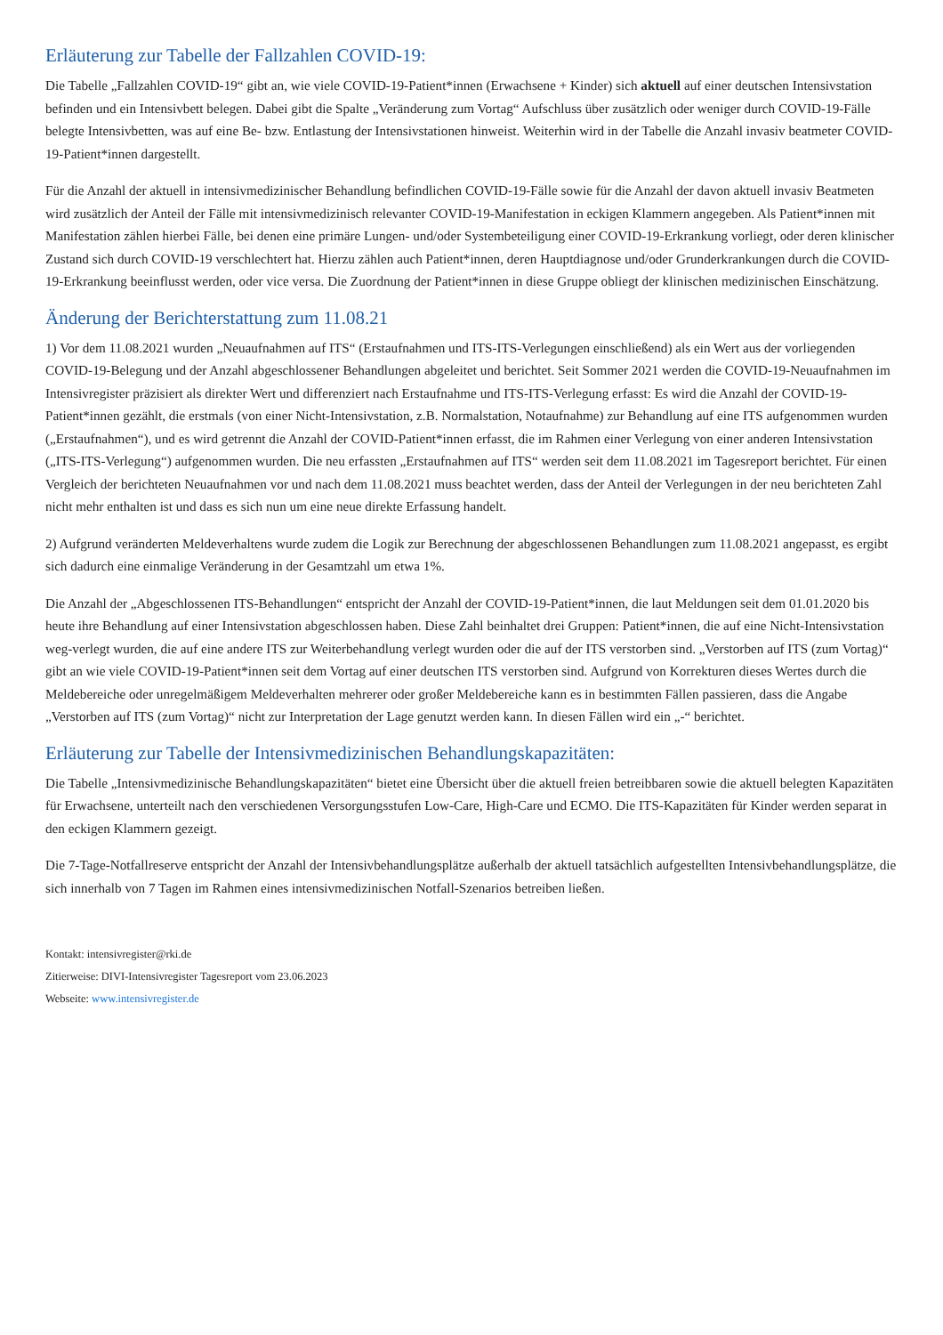Erläuterung zur Tabelle der Fallzahlen COVID-19:
Die Tabelle „Fallzahlen COVID-19“ gibt an, wie viele COVID-19-Patient*innen (Erwachsene + Kinder) sich aktuell auf einer deutschen Intensivstation befinden und ein Intensivbett belegen. Dabei gibt die Spalte „Veränderung zum Vortag“ Aufschluss über zusätzlich oder weniger durch COVID-19-Fälle belegte Intensivbetten, was auf eine Be- bzw. Entlastung der Intensivstationen hinweist. Weiterhin wird in der Tabelle die Anzahl invasiv beatmeter COVID-19-Patient*innen dargestellt.
Für die Anzahl der aktuell in intensivmedizinischer Behandlung befindlichen COVID-19-Fälle sowie für die Anzahl der davon aktuell invasiv Beatmeten wird zusätzlich der Anteil der Fälle mit intensivmedizinisch relevanter COVID-19-Manifestation in eckigen Klammern angegeben. Als Patient*innen mit Manifestation zählen hierbei Fälle, bei denen eine primäre Lungen- und/oder Systembeteiligung einer COVID-19-Erkrankung vorliegt, oder deren klinischer Zustand sich durch COVID-19 verschlechtert hat. Hierzu zählen auch Patient*innen, deren Hauptdiagnose und/oder Grunderkrankungen durch die COVID-19-Erkrankung beeinflusst werden, oder vice versa. Die Zuordnung der Patient*innen in diese Gruppe obliegt der klinischen medizinischen Einschätzung.
Änderung der Berichterstattung zum 11.08.21
1) Vor dem 11.08.2021 wurden „Neuaufnahmen auf ITS“ (Erstaufnahmen und ITS-ITS-Verlegungen einschließend) als ein Wert aus der vorliegenden COVID-19-Belegung und der Anzahl abgeschlossener Behandlungen abgeleitet und berichtet. Seit Sommer 2021 werden die COVID-19-Neuaufnahmen im Intensivregister präzisiert als direkter Wert und differenziert nach Erstaufnahme und ITS-ITS-Verlegung erfasst: Es wird die Anzahl der COVID-19-Patient*innen gezählt, die erstmals (von einer Nicht-Intensivstation, z.B. Normalstation, Notaufnahme) zur Behandlung auf eine ITS aufgenommen wurden („Erstaufnahmen“), und es wird getrennt die Anzahl der COVID-Patient*innen erfasst, die im Rahmen einer Verlegung von einer anderen Intensivstation („ITS-ITS-Verlegung“) aufgenommen wurden. Die neu erfassten „Erstaufnahmen auf ITS“ werden seit dem 11.08.2021 im Tagesreport berichtet. Für einen Vergleich der berichteten Neuaufnahmen vor und nach dem 11.08.2021 muss beachtet werden, dass der Anteil der Verlegungen in der neu berichteten Zahl nicht mehr enthalten ist und dass es sich nun um eine neue direkte Erfassung handelt.
2) Aufgrund veränderten Meldeverhaltens wurde zudem die Logik zur Berechnung der abgeschlossenen Behandlungen zum 11.08.2021 angepasst, es ergibt sich dadurch eine einmalige Veränderung in der Gesamtzahl um etwa 1%.
Die Anzahl der „Abgeschlossenen ITS-Behandlungen“ entspricht der Anzahl der COVID-19-Patient*innen, die laut Meldungen seit dem 01.01.2020 bis heute ihre Behandlung auf einer Intensivstation abgeschlossen haben. Diese Zahl beinhaltet drei Gruppen: Patient*innen, die auf eine Nicht-Intensivstation weg-verlegt wurden, die auf eine andere ITS zur Weiterbehandlung verlegt wurden oder die auf der ITS verstorben sind. „Verstorben auf ITS (zum Vortag)“ gibt an wie viele COVID-19-Patient*innen seit dem Vortag auf einer deutschen ITS verstorben sind. Aufgrund von Korrekturen dieses Wertes durch die Meldebereiche oder unregelmäßigem Meldeverhalten mehrerer oder großer Meldebereiche kann es in bestimmten Fällen passieren, dass die Angabe „Verstorben auf ITS (zum Vortag)“ nicht zur Interpretation der Lage genutzt werden kann. In diesen Fällen wird ein „-“ berichtet.
Erläuterung zur Tabelle der Intensivmedizinischen Behandlungskapazitäten:
Die Tabelle „Intensivmedizinische Behandlungskapazitäten“ bietet eine Übersicht über die aktuell freien betreibbaren sowie die aktuell belegten Kapazitäten für Erwachsene, unterteilt nach den verschiedenen Versorgungsstufen Low-Care, High-Care und ECMO. Die ITS-Kapazitäten für Kinder werden separat in den eckigen Klammern gezeigt.
Die 7-Tage-Notfallreserve entspricht der Anzahl der Intensivbehandlungsplätze außerhalb der aktuell tatsächlich aufgestellten Intensivbehandlungsplätze, die sich innerhalb von 7 Tagen im Rahmen eines intensivmedizinischen Notfall-Szenarios betreiben ließen.
Kontakt: intensivregister@rki.de
Zitierweise: DIVI-Intensivregister Tagesreport vom 23.06.2023
Webseite: www.intensivregister.de